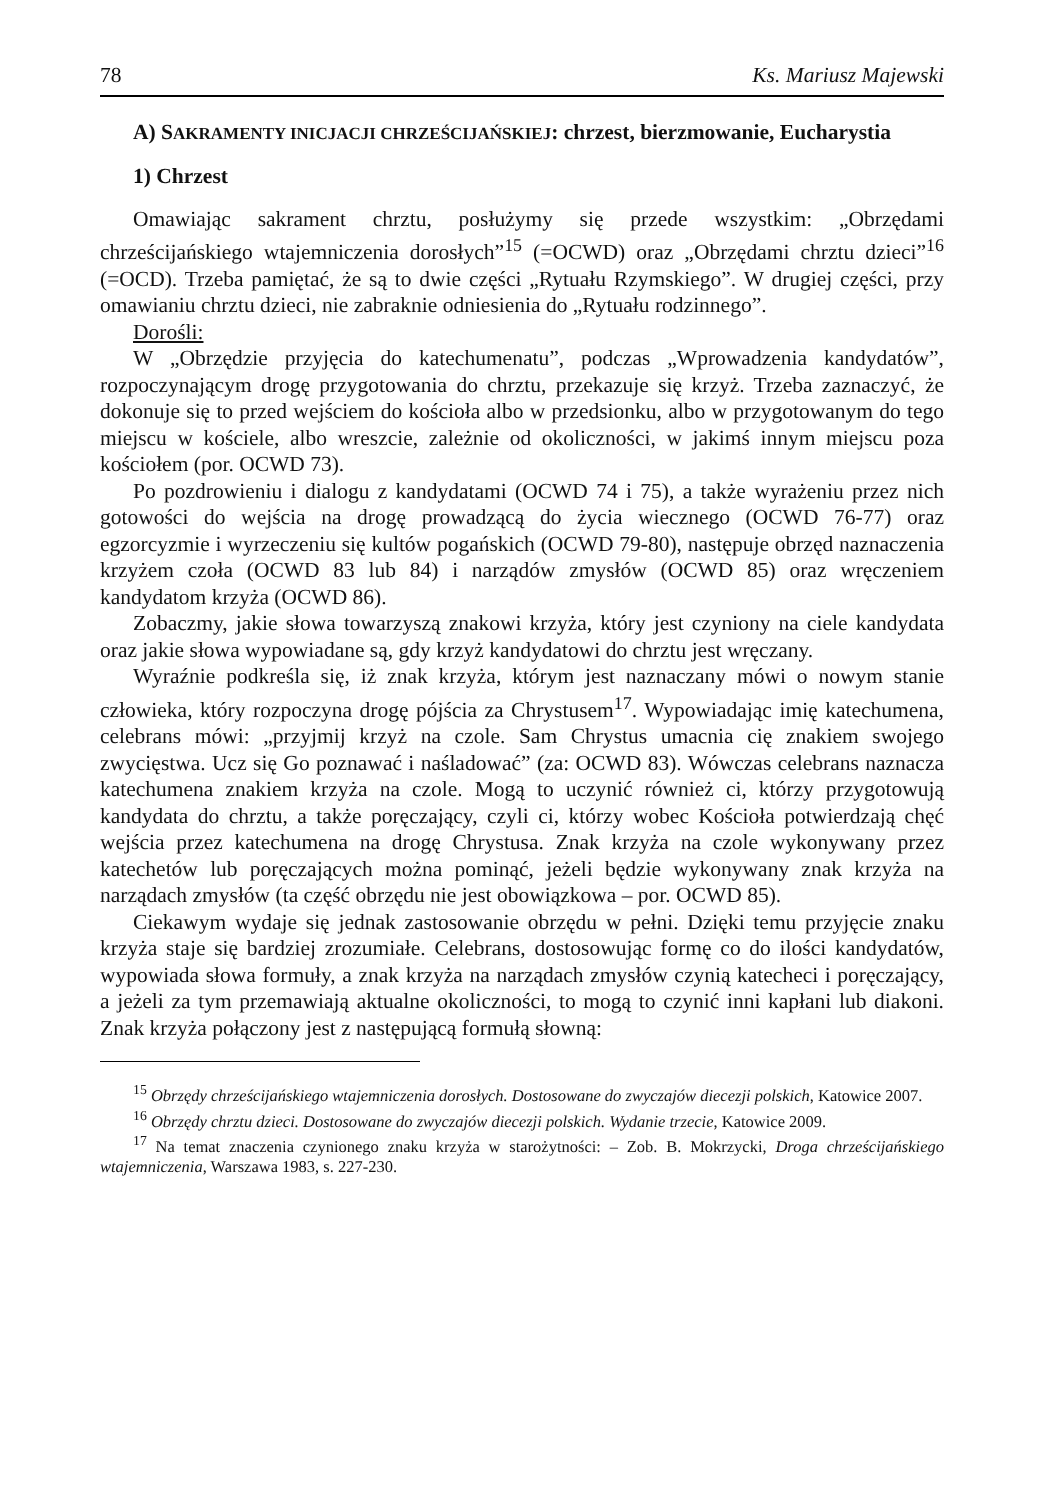78 Ks. Mariusz Majewski
A) SAKRAMENTY INICJACJI CHRZEŚCIJAŃSKIEJ: chrzest, bierzmowanie, Eucharystia
1) Chrzest
Omawiając sakrament chrztu, posłużymy się przede wszystkim: „Obrzędami chrześcijańskiego wtajemniczenia dorosłych”<sup>15</sup> (=OCWD) oraz „Obrzędami chrztu dzieci”<sup>16</sup> (=OCD). Trzeba pamiętać, że są to dwie części „Rytuału Rzymskiego”. W drugiej części, przy omawianiu chrztu dzieci, nie zabraknie odniesienia do „Rytuału rodzinnego”.
Dorośli:
W „Obrzędzie przyjęcia do katechumenatu”, podczas „Wprowadzenia kandydatów”, rozpoczynającym drogę przygotowania do chrztu, przekazuje się krzyż. Trzeba zaznaczyć, że dokonuje się to przed wejściem do kościoła albo w przedsionku, albo w przygotowanym do tego miejscu w kościele, albo wreszcie, zależnie od okoliczności, w jakimś innym miejscu poza kościołem (por. OCWD 73).
Po pozdrowieniu i dialogu z kandydatami (OCWD 74 i 75), a także wyrażeniu przez nich gotowości do wejścia na drogę prowadzącą do życia wiecznego (OCWD 76-77) oraz egzorcyzmie i wyrzeczeniu się kultów pogańskich (OCWD 79-80), następuje obrzęd naznaczenia krzyżem czoła (OCWD 83 lub 84) i narządów zmysłów (OCWD 85) oraz wręczeniem kandydatom krzyża (OCWD 86).
Zobaczmy, jakie słowa towarzyszą znakowi krzyża, który jest czyniony na ciele kandydata oraz jakie słowa wypowiadane są, gdy krzyż kandydatowi do chrztu jest wręczany.
Wyraźnie podkreśla się, iż znak krzyża, którym jest naznaczany mówi o nowym stanie człowieka, który rozpoczyna drogę pójścia za Chrystusem<sup>17</sup>. Wypowiadając imię katechumena, celebrans mówi: „przyjmij krzyż na czole. Sam Chrystus umacnia cię znakiem swojego zwycięstwa. Ucz się Go poznawać i naśladować” (za: OCWD 83). Wówczas celebrans naznacza katechumena znakiem krzyża na czole. Mogą to uczynić również ci, którzy przygotowują kandydata do chrztu, a także poręczający, czyli ci, którzy wobec Kościoła potwierdzają chęć wejścia przez katechumena na drogę Chrystusa. Znak krzyża na czole wykonywany przez katechetów lub poręczających można pominąć, jeżeli będzie wykonywany znak krzyża na narządach zmysłów (ta część obrzędu nie jest obowiązkowa – por. OCWD 85).
Ciekawym wydaje się jednak zastosowanie obrzędu w pełni. Dzięki temu przyjęcie znaku krzyża staje się bardziej zrozumiałe. Celebrans, dostosowując formę co do ilości kandydatów, wypowiada słowa formuły, a znak krzyża na narządach zmysłów czynią katecheci i poręczający, a jeżeli za tym przemawiają aktualne okoliczności, to mogą to czynić inni kapłani lub diakoni. Znak krzyża połączony jest z następującą formułą słowną:
<sup>15</sup> Obrzędy chrześcijańskiego wtajemniczenia dorosłych. Dostosowane do zwyczajów diecezji polskich, Katowice 2007.
<sup>16</sup> Obrzędy chrztu dzieci. Dostosowane do zwyczajów diecezji polskich. Wydanie trzecie, Katowice 2009.
<sup>17</sup> Na temat znaczenia czynionego znaku krzyża w starożytności: – Zob. B. Mokrzycki, Droga chrześcijańskiego wtajemniczenia, Warszawa 1983, s. 227-230.